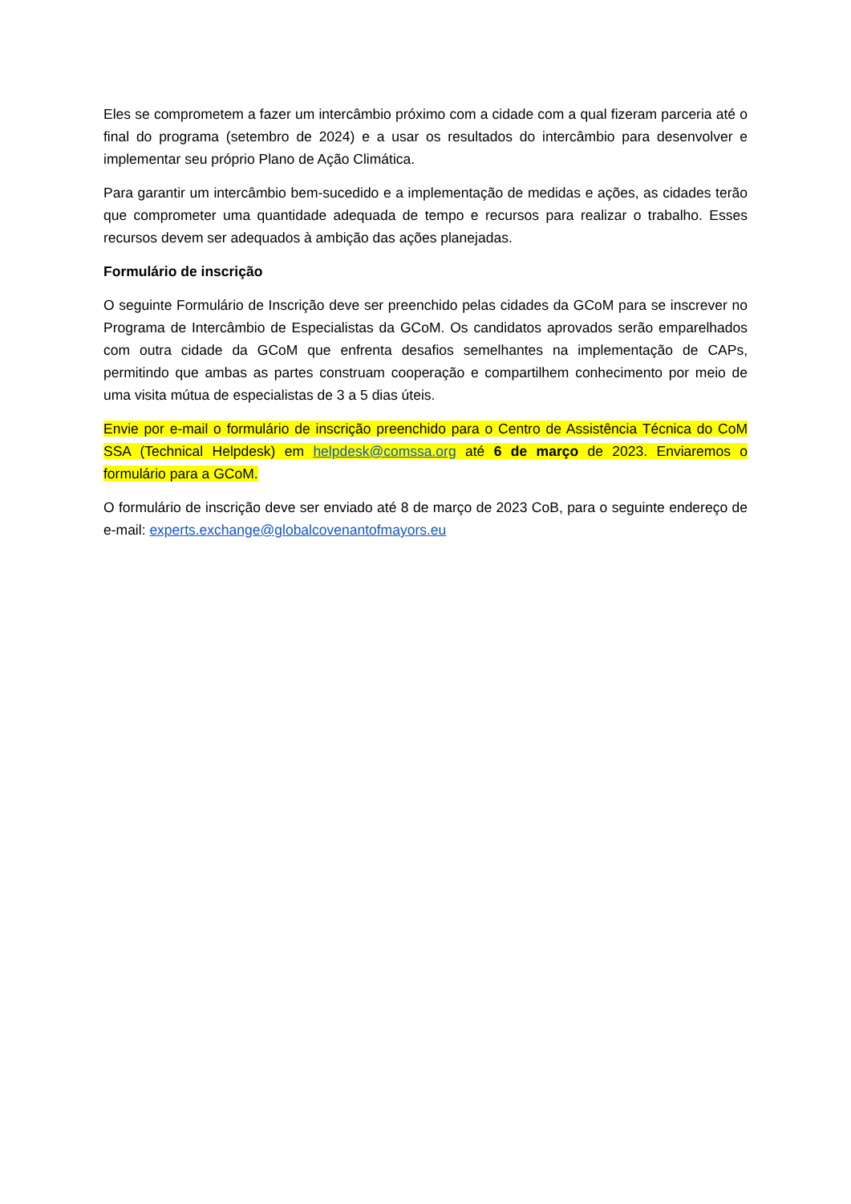Eles se comprometem a fazer um intercâmbio próximo com a cidade com a qual fizeram parceria até o final do programa (setembro de 2024) e a usar os resultados do intercâmbio para desenvolver e implementar seu próprio Plano de Ação Climática.
Para garantir um intercâmbio bem-sucedido e a implementação de medidas e ações, as cidades terão que comprometer uma quantidade adequada de tempo e recursos para realizar o trabalho. Esses recursos devem ser adequados à ambição das ações planejadas.
Formulário de inscrição
O seguinte Formulário de Inscrição deve ser preenchido pelas cidades da GCoM para se inscrever no Programa de Intercâmbio de Especialistas da GCoM. Os candidatos aprovados serão emparelhados com outra cidade da GCoM que enfrenta desafios semelhantes na implementação de CAPs, permitindo que ambas as partes construam cooperação e compartilhem conhecimento por meio de uma visita mútua de especialistas de 3 a 5 dias úteis.
Envie por e-mail o formulário de inscrição preenchido para o Centro de Assistência Técnica do CoM SSA (Technical Helpdesk) em helpdesk@comssa.org até 6 de março de 2023. Enviaremos o formulário para a GCoM.
O formulário de inscrição deve ser enviado até 8 de março de 2023 CoB, para o seguinte endereço de e-mail: experts.exchange@globalcovenantofmayors.eu